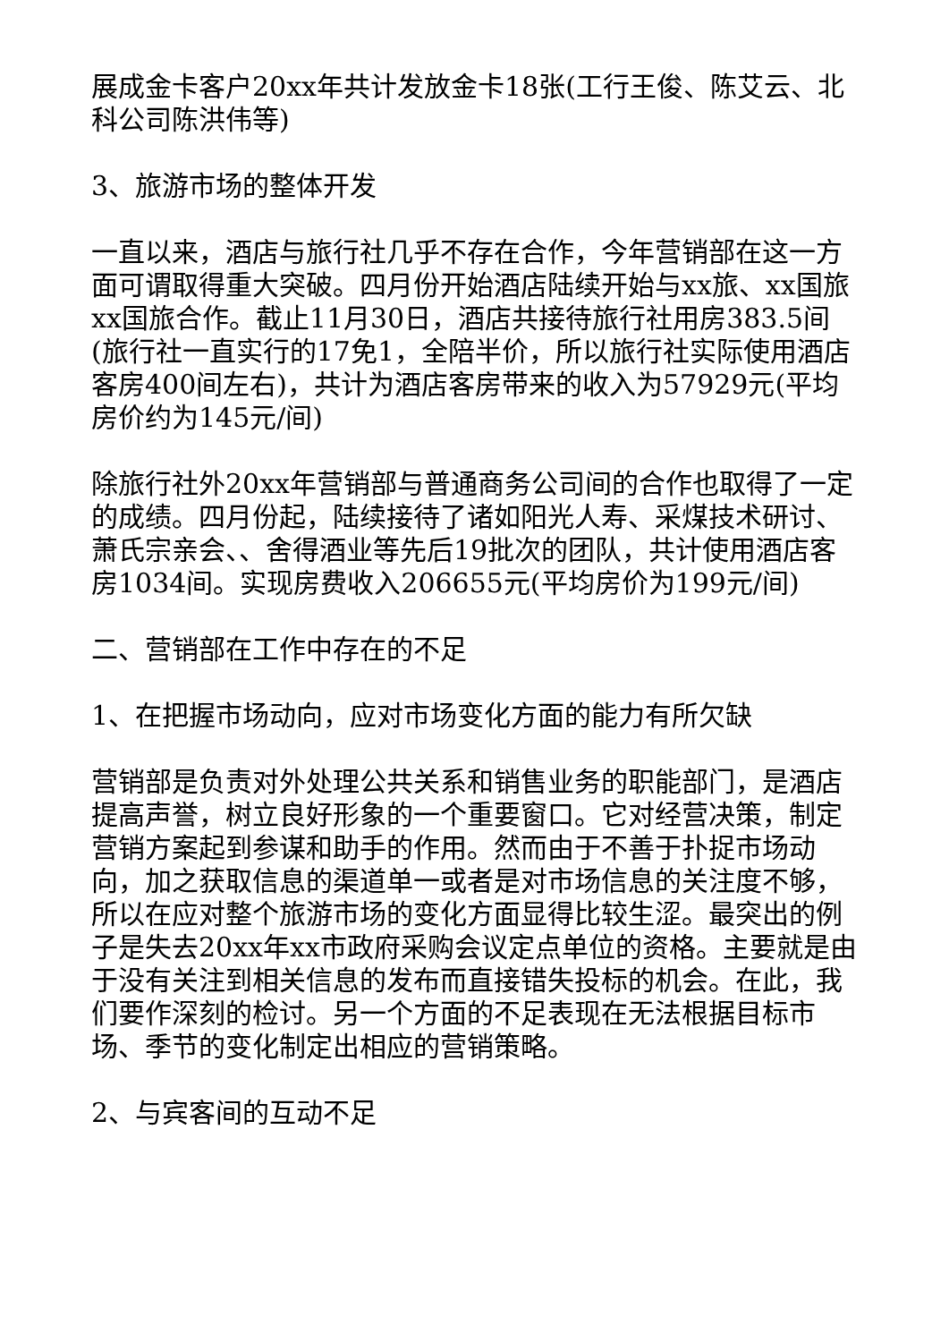展成金卡客户20xx年共计发放金卡18张(工行王俊、陈艾云、北科公司陈洪伟等)
3、旅游市场的整体开发
一直以来，酒店与旅行社几乎不存在合作，今年营销部在这一方面可谓取得重大突破。四月份开始酒店陆续开始与xx旅、xx国旅xx国旅合作。截止11月30日，酒店共接待旅行社用房383.5间(旅行社一直实行的17免1，全陪半价，所以旅行社实际使用酒店客房400间左右)，共计为酒店客房带来的收入为57929元(平均房价约为145元/间)
除旅行社外20xx年营销部与普通商务公司间的合作也取得了一定的成绩。四月份起，陆续接待了诸如阳光人寿、采煤技术研讨、萧氏宗亲会、、舍得酒业等先后19批次的团队，共计使用酒店客房1034间。实现房费收入206655元(平均房价为199元/间)
二、营销部在工作中存在的不足
1、在把握市场动向，应对市场变化方面的能力有所欠缺
营销部是负责对外处理公共关系和销售业务的职能部门，是酒店提高声誉，树立良好形象的一个重要窗口。它对经营决策，制定营销方案起到参谋和助手的作用。然而由于不善于扑捉市场动向，加之获取信息的渠道单一或者是对市场信息的关注度不够，所以在应对整个旅游市场的变化方面显得比较生涩。最突出的例子是失去20xx年xx市政府采购会议定点单位的资格。主要就是由于没有关注到相关信息的发布而直接错失投标的机会。在此，我们要作深刻的检讨。另一个方面的不足表现在无法根据目标市场、季节的变化制定出相应的营销策略。
2、与宾客间的互动不足